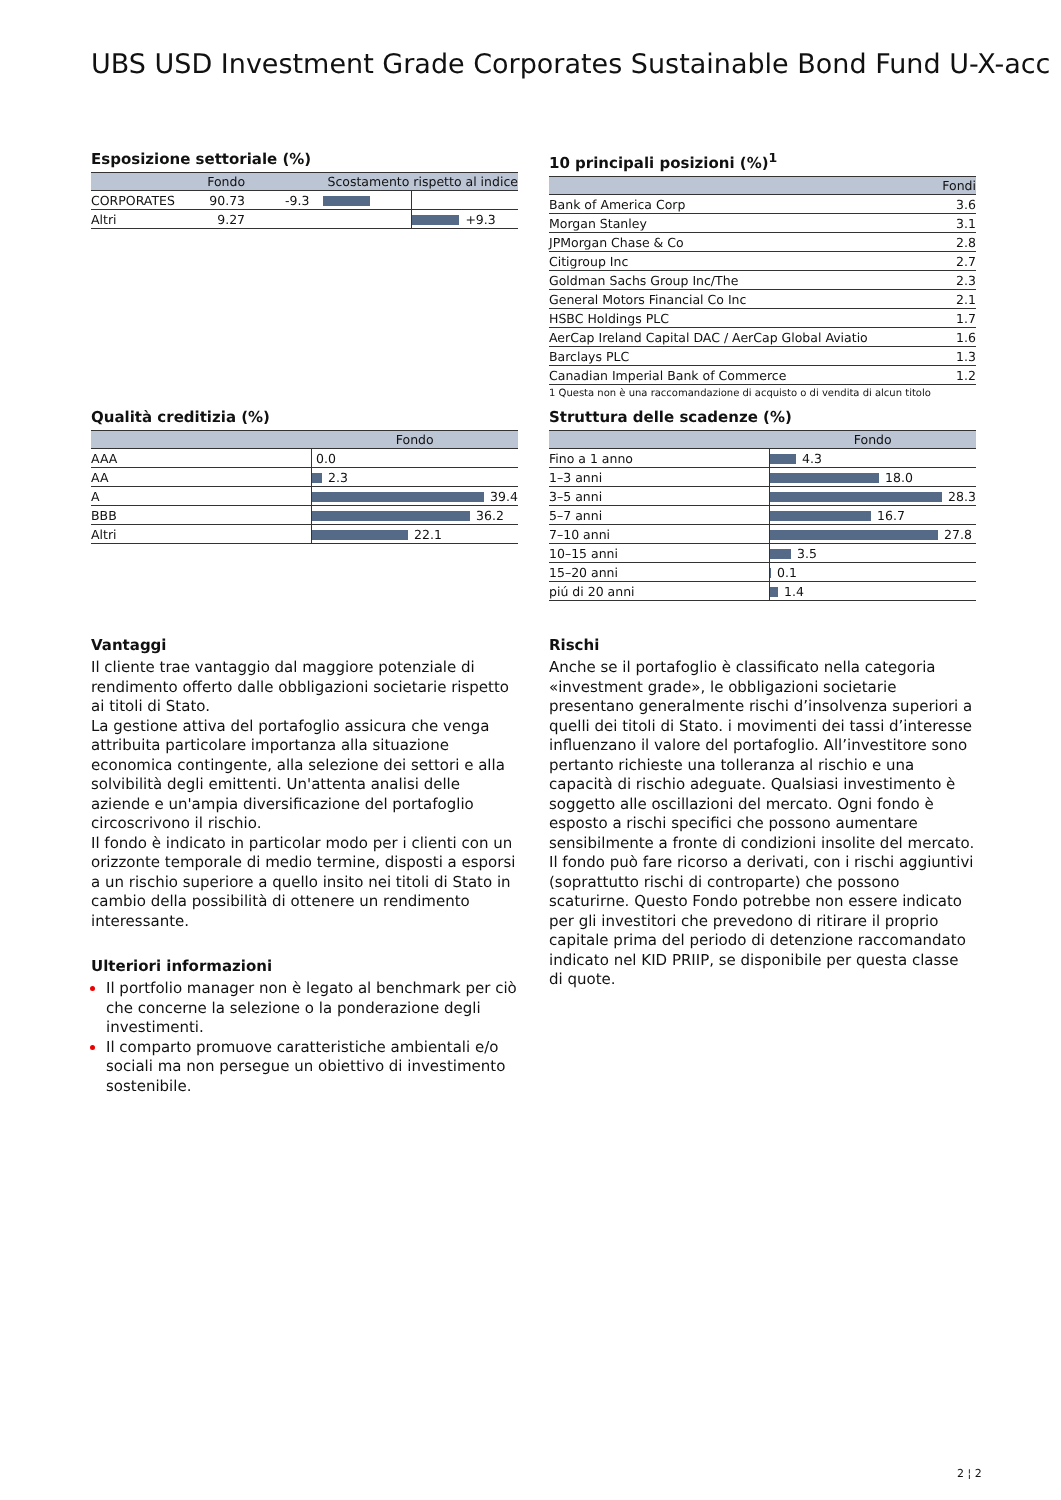UBS USD Investment Grade Corporates Sustainable Bond Fund U-X-acc
Esposizione settoriale (%)
| | Fondo | Scostamento rispetto al indice | |
| --- | --- | --- | --- |
| CORPORATES | 90.73 | -9.3 | |
| Altri | 9.27 | | +9.3 |
10 principali posizioni (%)<sup>1</sup>
| | Fondi |
| --- | --- |
| Bank of America Corp | 3.6 |
| Morgan Stanley | 3.1 |
| JPMorgan Chase & Co | 2.8 |
| Citigroup Inc | 2.7 |
| Goldman Sachs Group Inc/The | 2.3 |
| General Motors Financial Co Inc | 2.1 |
| HSBC Holdings PLC | 1.7 |
| AerCap Ireland Capital DAC / AerCap Global Aviatio | 1.6 |
| Barclays PLC | 1.3 |
| Canadian Imperial Bank of Commerce | 1.2 |
1 Questa non è una raccomandazione di acquisto o di vendita di alcun titolo
Qualità creditizia (%)
| | Fondo |
| --- | --- |
| AAA | 0.0 |
| AA | 2.3 |
| A | 39.4 |
| BBB | 36.2 |
| Altri | 22.1 |
Struttura delle scadenze (%)
| | Fondo |
| --- | --- |
| Fino a 1 anno | 4.3 |
| 1–3 anni | 18.0 |
| 3–5 anni | 28.3 |
| 5–7 anni | 16.7 |
| 7–10 anni | 27.8 |
| 10–15 anni | 3.5 |
| 15–20 anni | 0.1 |
| piú di 20 anni | 1.4 |
Vantaggi
Il cliente trae vantaggio dal maggiore potenziale di rendimento offerto dalle obbligazioni societarie rispetto ai titoli di Stato.
La gestione attiva del portafoglio assicura che venga attribuita particolare importanza alla situazione economica contingente, alla selezione dei settori e alla solvibilità degli emittenti. Un'attenta analisi delle aziende e un'ampia diversificazione del portafoglio circoscrivono il rischio.
Il fondo è indicato in particolar modo per i clienti con un orizzonte temporale di medio termine, disposti a esporsi a un rischio superiore a quello insito nei titoli di Stato in cambio della possibilità di ottenere un rendimento interessante.
Ulteriori informazioni
Il portfolio manager non è legato al benchmark per ciò che concerne la selezione o la ponderazione degli investimenti.
Il comparto promuove caratteristiche ambientali e/o sociali ma non persegue un obiettivo di investimento sostenibile.
Rischi
Anche se il portafoglio è classificato nella categoria «investment grade», le obbligazioni societarie presentano generalmente rischi d’insolvenza superiori a quelli dei titoli di Stato. i movimenti dei tassi d’interesse influenzano il valore del portafoglio. All’investitore sono pertanto richieste una tolleranza al rischio e una capacità di rischio adeguate. Qualsiasi investimento è soggetto alle oscillazioni del mercato. Ogni fondo è esposto a rischi specifici che possono aumentare sensibilmente a fronte di condizioni insolite del mercato. Il fondo può fare ricorso a derivati, con i rischi aggiuntivi (soprattutto rischi di controparte) che possono scaturirne. Questo Fondo potrebbe non essere indicato per gli investitori che prevedono di ritirare il proprio capitale prima del periodo di detenzione raccomandato indicato nel KID PRIIP, se disponibile per questa classe di quote.
2 ¦ 2